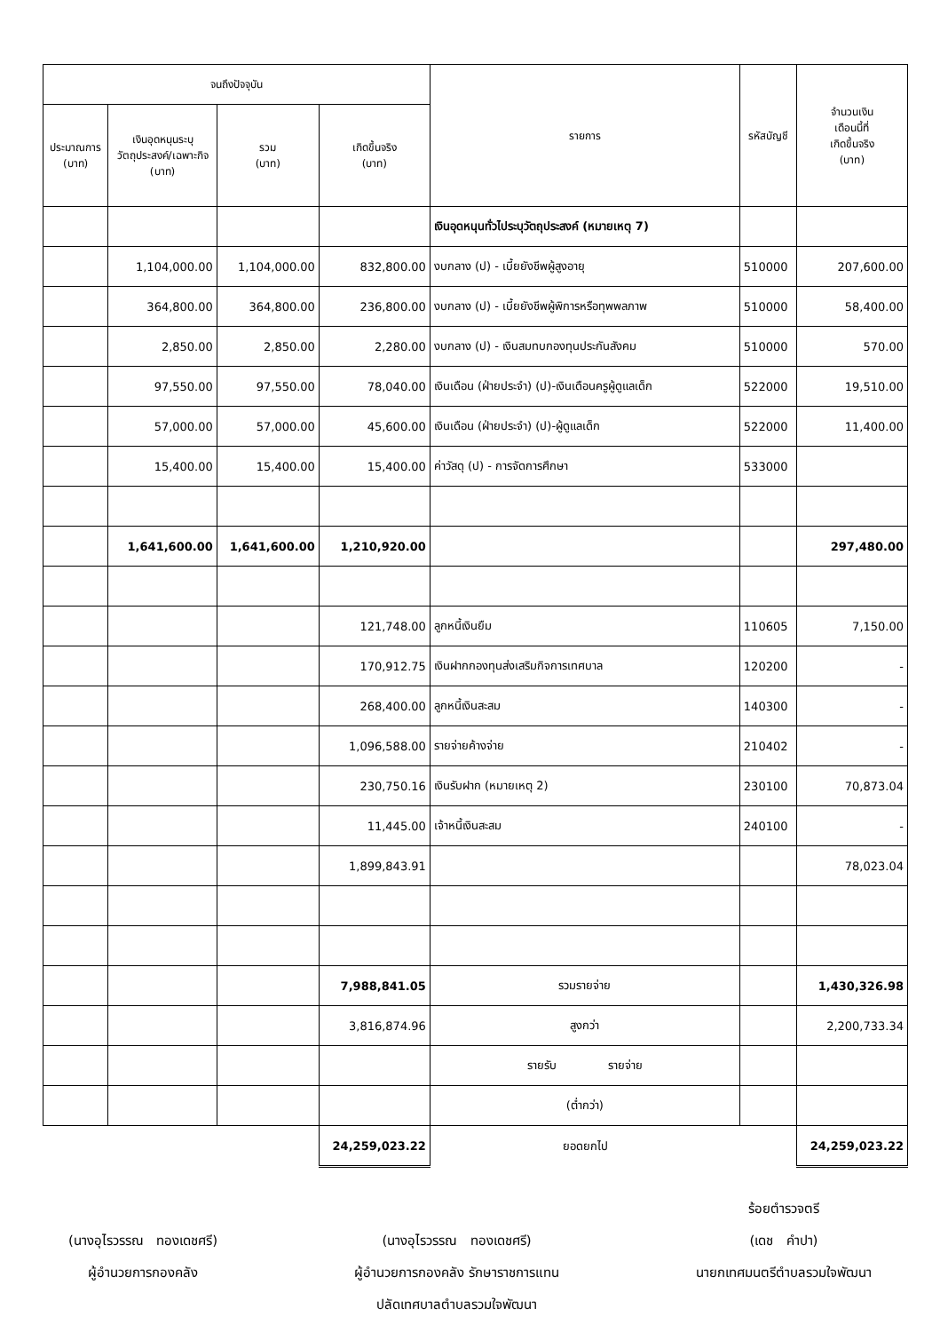| จนถึงปัจจุบัน | | | | รายการ | รหัสบัญชี | จำนวนเงิน เดือนนี้ที่ เกิดขึ้นจริง (บาท) |
| --- | --- | --- | --- | --- | --- | --- |
| ประมาณการ (บาท) | เงินอุดหนุนระบุ วัตถุประสงค์/เฉพาะกิจ (บาท) | รวม (บาท) | เกิดขึ้นจริง (บาท) | | | |
| | | | | เงินอุดหนุนทั่วไประบุวัตถุประสงค์ (หมายเหตุ 7) | | |
| | 1,104,000.00 | 1,104,000.00 | 832,800.00 | งบกลาง (ป) - เบี้ยยังชีพผู้สูงอายุ | 510000 | 207,600.00 |
| | 364,800.00 | 364,800.00 | 236,800.00 | งบกลาง (ป) - เบี้ยยังชีพผู้พิการหรือทุพพลภาพ | 510000 | 58,400.00 |
| | 2,850.00 | 2,850.00 | 2,280.00 | งบกลาง (ป) - เงินสมทบกองทุนประกันสังคม | 510000 | 570.00 |
| | 97,550.00 | 97,550.00 | 78,040.00 | เงินเดือน (ฝ่ายประจำ) (ป)-เงินเดือนครูผู้ดูแลเด็ก | 522000 | 19,510.00 |
| | 57,000.00 | 57,000.00 | 45,600.00 | เงินเดือน (ฝ่ายประจำ) (ป)-ผู้ดูแลเด็ก | 522000 | 11,400.00 |
| | 15,400.00 | 15,400.00 | 15,400.00 | ค่าวัสดุ (ป) - การจัดการศึกษา | 533000 | |
| | 1,641,600.00 | 1,641,600.00 | 1,210,920.00 | | | 297,480.00 |
| | | | 121,748.00 | ลูกหนี้เงินยืม | 110605 | 7,150.00 |
| | | | 170,912.75 | เงินฝากกองทุนส่งเสริมกิจการเทศบาล | 120200 | - |
| | | | 268,400.00 | ลูกหนี้เงินสะสม | 140300 | - |
| | | | 1,096,588.00 | รายจ่ายค้างจ่าย | 210402 | - |
| | | | 230,750.16 | เงินรับฝาก (หมายเหตุ 2) | 230100 | 70,873.04 |
| | | | 11,445.00 | เจ้าหนี้เงินสะสม | 240100 | - |
| | | | 1,899,843.91 | | | 78,023.04 |
| | | | 7,988,841.05 | รวมรายจ่าย | | 1,430,326.98 |
| | | | 3,816,874.96 | สูงกว่า | | 2,200,733.34 |
| | | | | รายรับ รายจ่าย | | |
| | | | | (ต่ำกว่า) | | |
| | | | 24,259,023.22 | ยอดยกไป | | 24,259,023.22 |
(นางอุไรวรรณ ทองเดชศรี)
ผู้อำนวยการกองคลัง
(นางอุไรวรรณ ทองเดชศรี)
ผู้อำนวยการกองคลัง รักษาราชการแทน
ปลัดเทศบาลตำบลรวมใจพัฒนา
ร้อยตำรวจตรี
(เดช คำปา)
นายกเทศมนตรีตำบลรวมใจพัฒนา